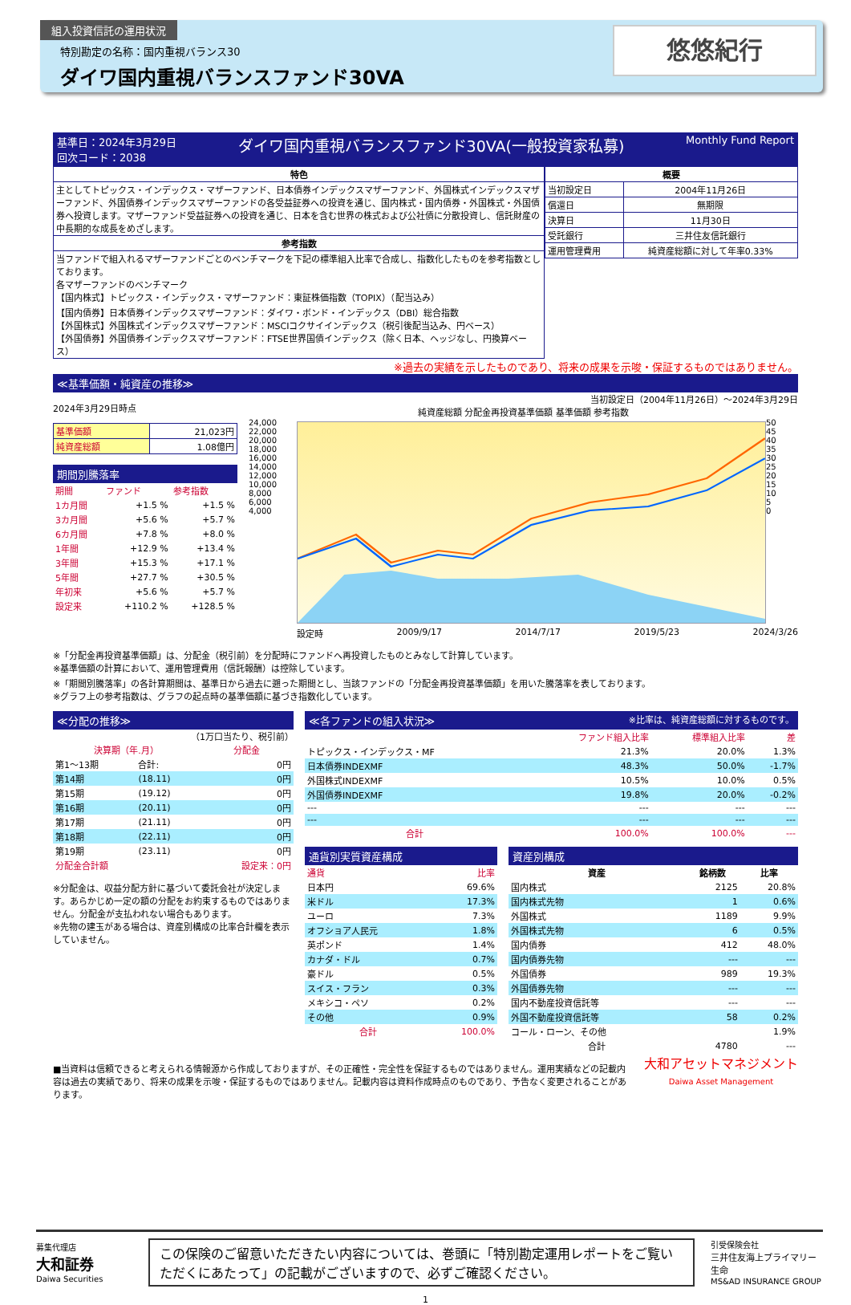組入投資信託の運用状況
特別勘定の名称：国内重視バランス30
ダイワ国内重視バランスファンド30VA
悠悠紀行
基準日：2024年3月29日
回次コード：2038 ダイワ国内重視バランスファンド30VA(一般投資家私募) Monthly Fund Report
| 特色 |
| --- |
| 主としてトピックス・インデックス・マザーファンド、日本債券インデックスマザーファンド、外国株式インデックスマザーファンド、外国債券インデックスマザーファンドの各受益証券への投資を通じ、国内株式・国内債券・外国株式・外国債券へ投資します。マザーファンド受益証券への投資を通じ、日本を含む世界の株式および公社債に分散投資し、信託財産の中長期的な成長をめざします。 |
| 参考指数 |
| 当ファンドで組入れるマザーファンドごとのベンチマークを下記の標準組入比率で合成し、指数化したものを参考指数としております。 各マザーファンドのベンチマーク 【国内株式】トピックス・インデックス・マザーファンド：東証株価指数（TOPIX）（配当込み） 【国内債券】日本債券インデックスマザーファンド：ダイワ・ボンド・インデックス（DBI）総合指数 【外国株式】外国株式インデックスマザーファンド：MSCIコクサイインデックス（税引後配当込み、円ベース） 【外国債券】外国債券インデックスマザーファンド：FTSE世界国債インデックス（除く日本、ヘッジなし、円換算ベース） |
| 概要 | |
| --- | --- |
| 当初設定日 | 2004年11月26日 |
| 償還日 | 無期限 |
| 決算日 | 11月30日 |
| 受託銀行 | 三井住友信託銀行 |
| 運用管理費用 | 純資産総額に対して年率0.33% |
※過去の実績を示したものであり、将来の成果を示唆・保証するものではありません。
≪基準価額・純資産の推移≫
2024年3月29日時点
| 基準価額 | 21,023円 |
| 純資産総額 | 1.08億円 |
期間別騰落率
| 期間 | ファンド | 参考指数 |
| 1カ月間 | +1.5 % | +1.5 % |
| 3カ月間 | +5.6 % | +5.7 % |
| 6カ月間 | +7.8 % | +8.0 % |
| 1年間 | +12.9 % | +13.4 % |
| 3年間 | +15.3 % | +17.1 % |
| 5年間 | +27.7 % | +30.5 % |
| 年初来 | +5.6 % | +5.7 % |
| 設定来 | +110.2 % | +128.5 % |
当初設定日（2004年11月26日）～2024年3月29日
純資産総額 分配金再投資基準価額 基準価額 参考指数
24,000
22,000
20,000
18,000
16,000
14,000
12,000
10,000
8,000
6,000
4,000
50
45
40
35
30
25
20
15
10
5
0
設定時 2009/9/17 2014/7/17 2019/5/23 2024/3/26
※「分配金再投資基準価額」は、分配金（税引前）を分配時にファンドへ再投資したものとみなして計算しています。
※基準価額の計算において、運用管理費用（信託報酬）は控除しています。
※「期間別騰落率」の各計算期間は、基準日から過去に遡った期間とし、当該ファンドの「分配金再投資基準価額」を用いた騰落率を表しております。
※グラフ上の参考指数は、グラフの起点時の基準価額に基づき指数化しています。
≪分配の推移≫
（1万口当たり、税引前）
| 決算期（年.月） | | 分配金 |
| 第1～13期 | 合計: | 0円 |
| 第14期 | (18.11) | 0円 |
| 第15期 | (19.12) | 0円 |
| 第16期 | (20.11) | 0円 |
| 第17期 | (21.11) | 0円 |
| 第18期 | (22.11) | 0円 |
| 第19期 | (23.11) | 0円 |
| 分配金合計額 | | 設定来：0円 |
※分配金は、収益分配方針に基づいて委託会社が決定します。あらかじめ一定の額の分配をお約束するものではありません。分配金が支払われない場合もあります。
※先物の建玉がある場合は、資産別構成の比率合計欄を表示していません。
≪各ファンドの組入状況≫ ※比率は、純資産総額に対するものです。
| | ファンド組入比率 | 標準組入比率 | 差 |
| トピックス・インデックス・MF | 21.3% | 20.0% | 1.3% |
| 日本債券INDEXMF | 48.3% | 50.0% | -1.7% |
| 外国株式INDEXMF | 10.5% | 10.0% | 0.5% |
| 外国債券INDEXMF | 19.8% | 20.0% | -0.2% |
| --- | --- | --- | --- |
| --- | --- | --- | --- |
| 合計 | 100.0% | 100.0% | --- |
通貨別実質資産構成
| 通貨 | 比率 |
| 日本円 | 69.6% |
| 米ドル | 17.3% |
| ユーロ | 7.3% |
| オフショア人民元 | 1.8% |
| 英ポンド | 1.4% |
| カナダ・ドル | 0.7% |
| 豪ドル | 0.5% |
| スイス・フラン | 0.3% |
| メキシコ・ペソ | 0.2% |
| その他 | 0.9% |
| 合計 | 100.0% |
資産別構成
| 資産 | 銘柄数 | 比率 |
| --- | --- | --- |
| 国内株式 | 2125 | 20.8% |
| 国内株式先物 | 1 | 0.6% |
| 外国株式 | 1189 | 9.9% |
| 外国株式先物 | 6 | 0.5% |
| 国内債券 | 412 | 48.0% |
| 国内債券先物 | --- | --- |
| 外国債券 | 989 | 19.3% |
| 外国債券先物 | --- | --- |
| 国内不動産投資信託等 | --- | --- |
| 外国不動産投資信託等 | 58 | 0.2% |
| コール・ローン、その他 | | 1.9% |
| 合計 | 4780 | --- |
■当資料は信頼できると考えられる情報源から作成しておりますが、その正確性・完全性を保証するものではありません。運用実績などの記載内容は過去の実績であり、将来の成果を示唆・保証するものではありません。記載内容は資料作成時点のものであり、予告なく変更されることがあります。
大和アセットマネジメント
Daiwa Asset Management
募集代理店
大和証券
Daiwa Securities
この保険のご留意いただきたい内容については、巻頭に「特別勘定運用レポートをご覧いただくにあたって」の記載がございますので、必ずご確認ください。
引受保険会社
三井住友海上プライマリー生命
MS&AD INSURANCE GROUP
1